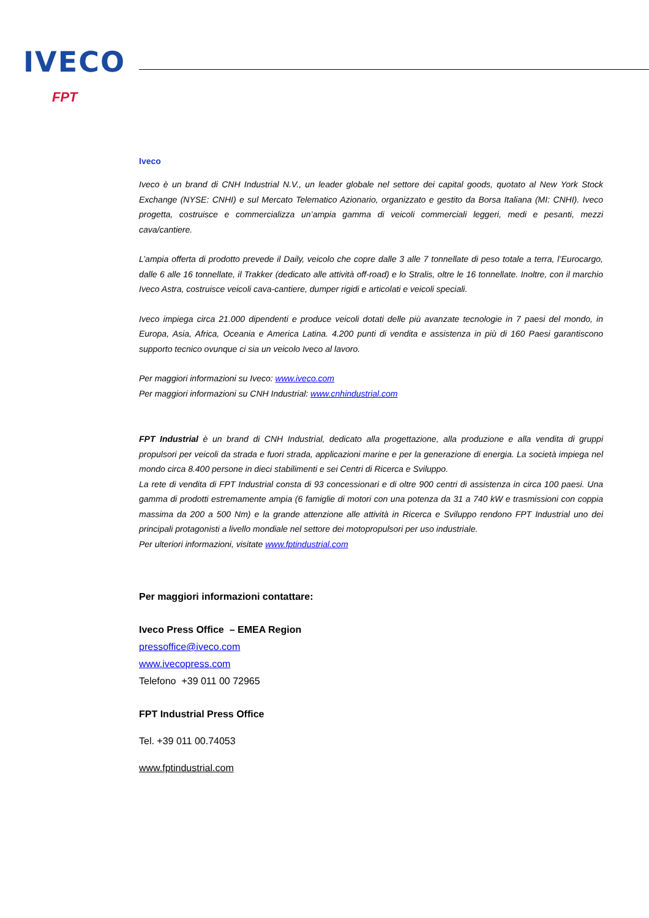IVECO
FPT
Iveco
Iveco è un brand di CNH Industrial N.V., un leader globale nel settore dei capital goods, quotato al New York Stock Exchange (NYSE: CNHI) e sul Mercato Telematico Azionario, organizzato e gestito da Borsa Italiana (MI: CNHI). Iveco progetta, costruisce e commercializza un’ampia gamma di veicoli commerciali leggeri, medi e pesanti, mezzi cava/cantiere.
L’ampia offerta di prodotto prevede il Daily, veicolo che copre dalle 3 alle 7 tonnellate di peso totale a terra, l’Eurocargo, dalle 6 alle 16 tonnellate, il Trakker (dedicato alle attività off-road) e lo Stralis, oltre le 16 tonnellate. Inoltre, con il marchio Iveco Astra, costruisce veicoli cava-cantiere, dumper rigidi e articolati e veicoli speciali.
Iveco impiega circa 21.000 dipendenti e produce veicoli dotati delle più avanzate tecnologie in 7 paesi del mondo, in Europa, Asia, Africa, Oceania e America Latina. 4.200 punti di vendita e assistenza in più di 160 Paesi garantiscono supporto tecnico ovunque ci sia un veicolo Iveco al lavoro.
Per maggiori informazioni su Iveco: www.iveco.com
Per maggiori informazioni su CNH Industrial: www.cnhindustrial.com
FPT Industrial è un brand di CNH Industrial, dedicato alla progettazione, alla produzione e alla vendita di gruppi propulsori per veicoli da strada e fuori strada, applicazioni marine e per la generazione di energia. La società impiega nel mondo circa 8.400 persone in dieci stabilimenti e sei Centri di Ricerca e Sviluppo.
La rete di vendita di FPT Industrial consta di 93 concessionari e di oltre 900 centri di assistenza in circa 100 paesi. Una gamma di prodotti estremamente ampia (6 famiglie di motori con una potenza da 31 a 740 kW e trasmissioni con coppia massima da 200 a 500 Nm) e la grande attenzione alle attività in Ricerca e Sviluppo rendono FPT Industrial uno dei principali protagonisti a livello mondiale nel settore dei motopropulsori per uso industriale.
Per ulteriori informazioni, visitate www.fptindustrial.com
Per maggiori informazioni contattare:
Iveco Press Office – EMEA Region
pressoffice@iveco.com
www.ivecopress.com
Telefono +39 011 00 72965
FPT Industrial Press Office
Tel. +39 011 00.74053
www.fptindustrial.com